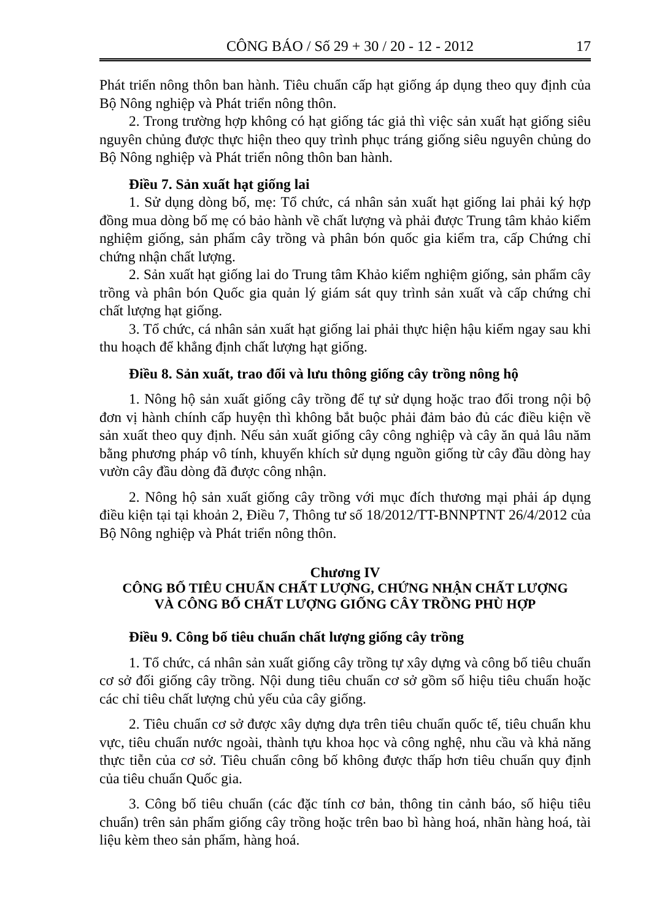CÔNG BÁO / Số 29 + 30 / 20 - 12 - 2012 17
Phát triển nông thôn ban hành. Tiêu chuẩn cấp hạt giống áp dụng theo quy định của Bộ Nông nghiệp và Phát triển nông thôn.
2. Trong trường hợp không có hạt giống tác giả thì việc sản xuất hạt giống siêu nguyên chủng được thực hiện theo quy trình phục tráng giống siêu nguyên chủng do Bộ Nông nghiệp và Phát triển nông thôn ban hành.
Điều 7. Sản xuất hạt giống lai
1. Sử dụng dòng bố, mẹ: Tổ chức, cá nhân sản xuất hạt giống lai phải ký hợp đồng mua dòng bố mẹ có bảo hành về chất lượng và phải được Trung tâm khảo kiểm nghiệm giống, sản phẩm cây trồng và phân bón quốc gia kiểm tra, cấp Chứng chỉ chứng nhận chất lượng.
2. Sản xuất hạt giống lai do Trung tâm Khảo kiểm nghiệm giống, sản phẩm cây trồng và phân bón Quốc gia quản lý giám sát quy trình sản xuất và cấp chứng chỉ chất lượng hạt giống.
3. Tổ chức, cá nhân sản xuất hạt giống lai phải thực hiện hậu kiểm ngay sau khi thu hoạch để khẳng định chất lượng hạt giống.
Điều 8. Sản xuất, trao đổi và lưu thông giống cây trồng nông hộ
1. Nông hộ sản xuất giống cây trồng để tự sử dụng hoặc trao đổi trong nội bộ đơn vị hành chính cấp huyện thì không bắt buộc phải đảm bảo đủ các điều kiện về sản xuất theo quy định. Nếu sản xuất giống cây công nghiệp và cây ăn quả lâu năm bằng phương pháp vô tính, khuyến khích sử dụng nguồn giống từ cây đầu dòng hay vườn cây đầu dòng đã được công nhận.
2. Nông hộ sản xuất giống cây trồng với mục đích thương mại phải áp dụng điều kiện tại tại khoản 2, Điều 7, Thông tư số 18/2012/TT-BNNPTNT 26/4/2012 của Bộ Nông nghiệp và Phát triển nông thôn.
Chương IV
CÔNG BỐ TIÊU CHUẨN CHẤT LƯỢNG, CHỨNG NHẬN CHẤT LƯỢNG
VÀ CÔNG BỐ CHẤT LƯỢNG GIỐNG CÂY TRỒNG PHÙ HỢP
Điều 9. Công bố tiêu chuẩn chất lượng giống cây trồng
1. Tổ chức, cá nhân sản xuất giống cây trồng tự xây dựng và công bố tiêu chuẩn cơ sở đối giống cây trồng. Nội dung tiêu chuẩn cơ sở gồm số hiệu tiêu chuẩn hoặc các chỉ tiêu chất lượng chủ yếu của cây giống.
2. Tiêu chuẩn cơ sở được xây dựng dựa trên tiêu chuẩn quốc tế, tiêu chuẩn khu vực, tiêu chuẩn nước ngoài, thành tựu khoa học và công nghệ, nhu cầu và khả năng thực tiễn của cơ sở. Tiêu chuẩn công bố không được thấp hơn tiêu chuẩn quy định của tiêu chuẩn Quốc gia.
3. Công bố tiêu chuẩn (các đặc tính cơ bản, thông tin cảnh báo, số hiệu tiêu chuẩn) trên sản phẩm giống cây trồng hoặc trên bao bì hàng hoá, nhãn hàng hoá, tài liệu kèm theo sản phẩm, hàng hoá.